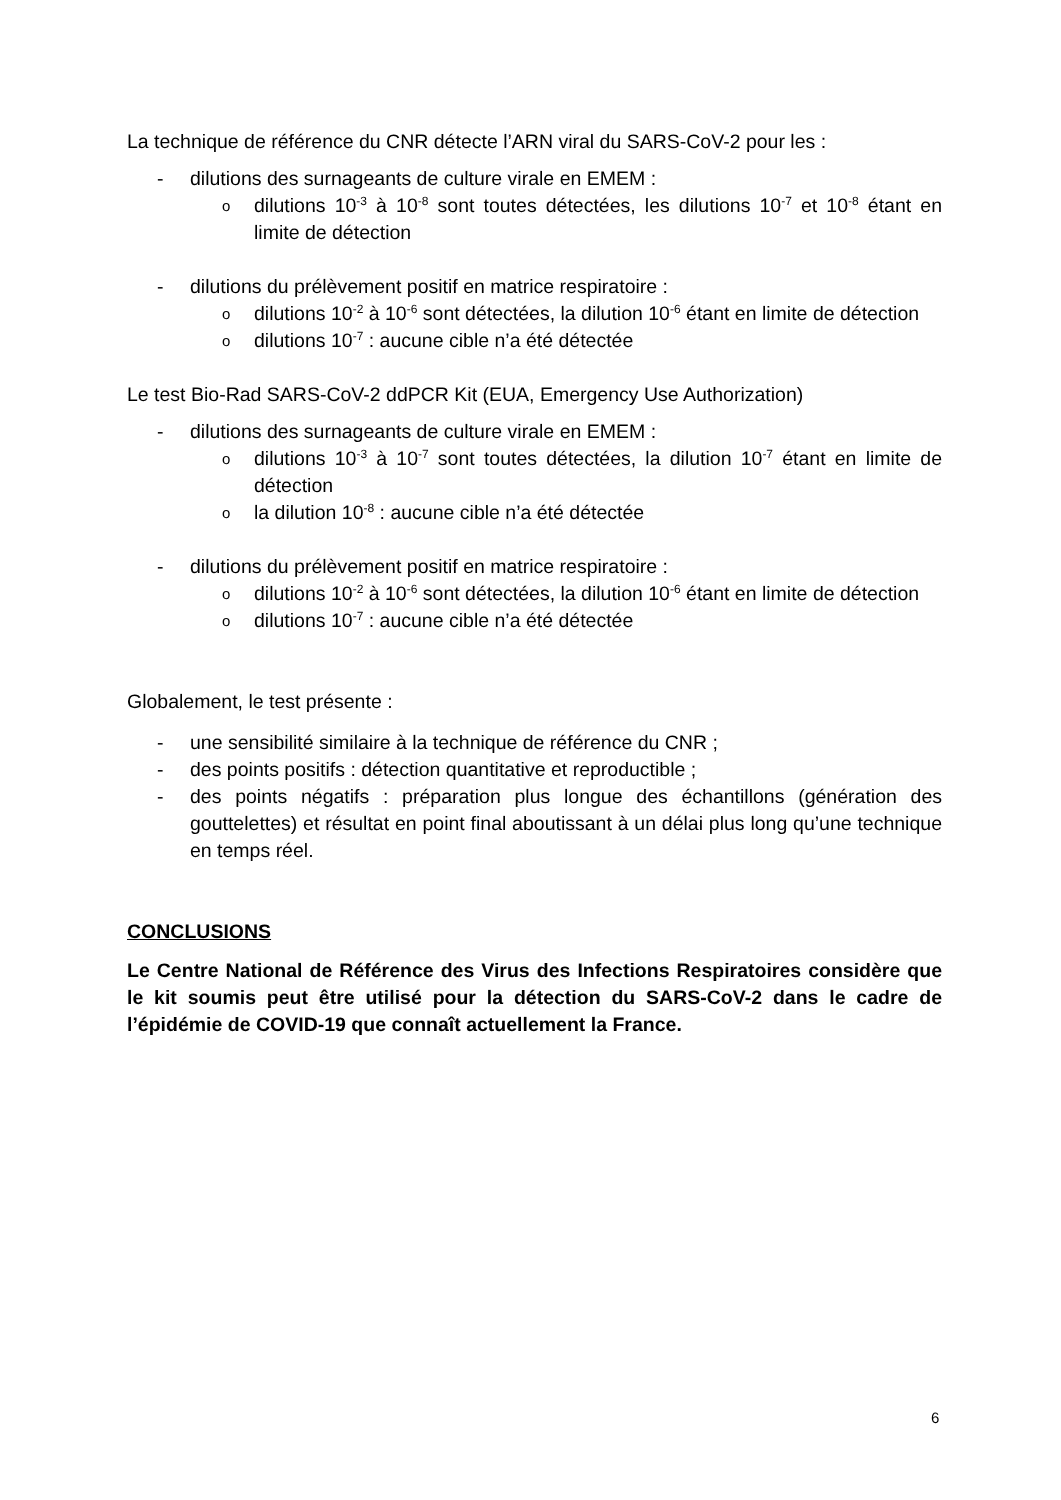La technique de référence du CNR détecte l’ARN viral du SARS-CoV-2 pour les :
- dilutions des surnageants de culture virale en EMEM :
odilutions 10<sup>-3</sup> à 10<sup>-8</sup> sont toutes détectées, les dilutions 10<sup>-7</sup> et 10<sup>-8</sup> étant en limite de détection
- dilutions du prélèvement positif en matrice respiratoire :
odilutions 10<sup>-2</sup> à 10<sup>-6</sup> sont détectées, la dilution 10<sup>-6</sup> étant en limite de détection
odilutions 10<sup>-7</sup> : aucune cible n’a été détectée
Le test Bio-Rad SARS-CoV-2 ddPCR Kit (EUA, Emergency Use Authorization)
- dilutions des surnageants de culture virale en EMEM :
odilutions 10<sup>-3</sup> à 10<sup>-7</sup> sont toutes détectées, la dilution 10<sup>-7</sup> étant en limite de détection
ola dilution 10<sup>-8</sup> : aucune cible n’a été détectée
- dilutions du prélèvement positif en matrice respiratoire :
odilutions 10<sup>-2</sup> à 10<sup>-6</sup> sont détectées, la dilution 10<sup>-6</sup> étant en limite de détection
odilutions 10<sup>-7</sup> : aucune cible n’a été détectée
Globalement, le test présente :
- une sensibilité similaire à la technique de référence du CNR ;
- des points positifs : détection quantitative et reproductible ;
- des points négatifs : préparation plus longue des échantillons (génération des gouttelettes) et résultat en point final aboutissant à un délai plus long qu’une technique en temps réel.
CONCLUSIONS
Le Centre National de Référence des Virus des Infections Respiratoires considère que le kit soumis peut être utilisé pour la détection du SARS-CoV-2 dans le cadre de l’épidémie de COVID-19 que connaît actuellement la France.
6